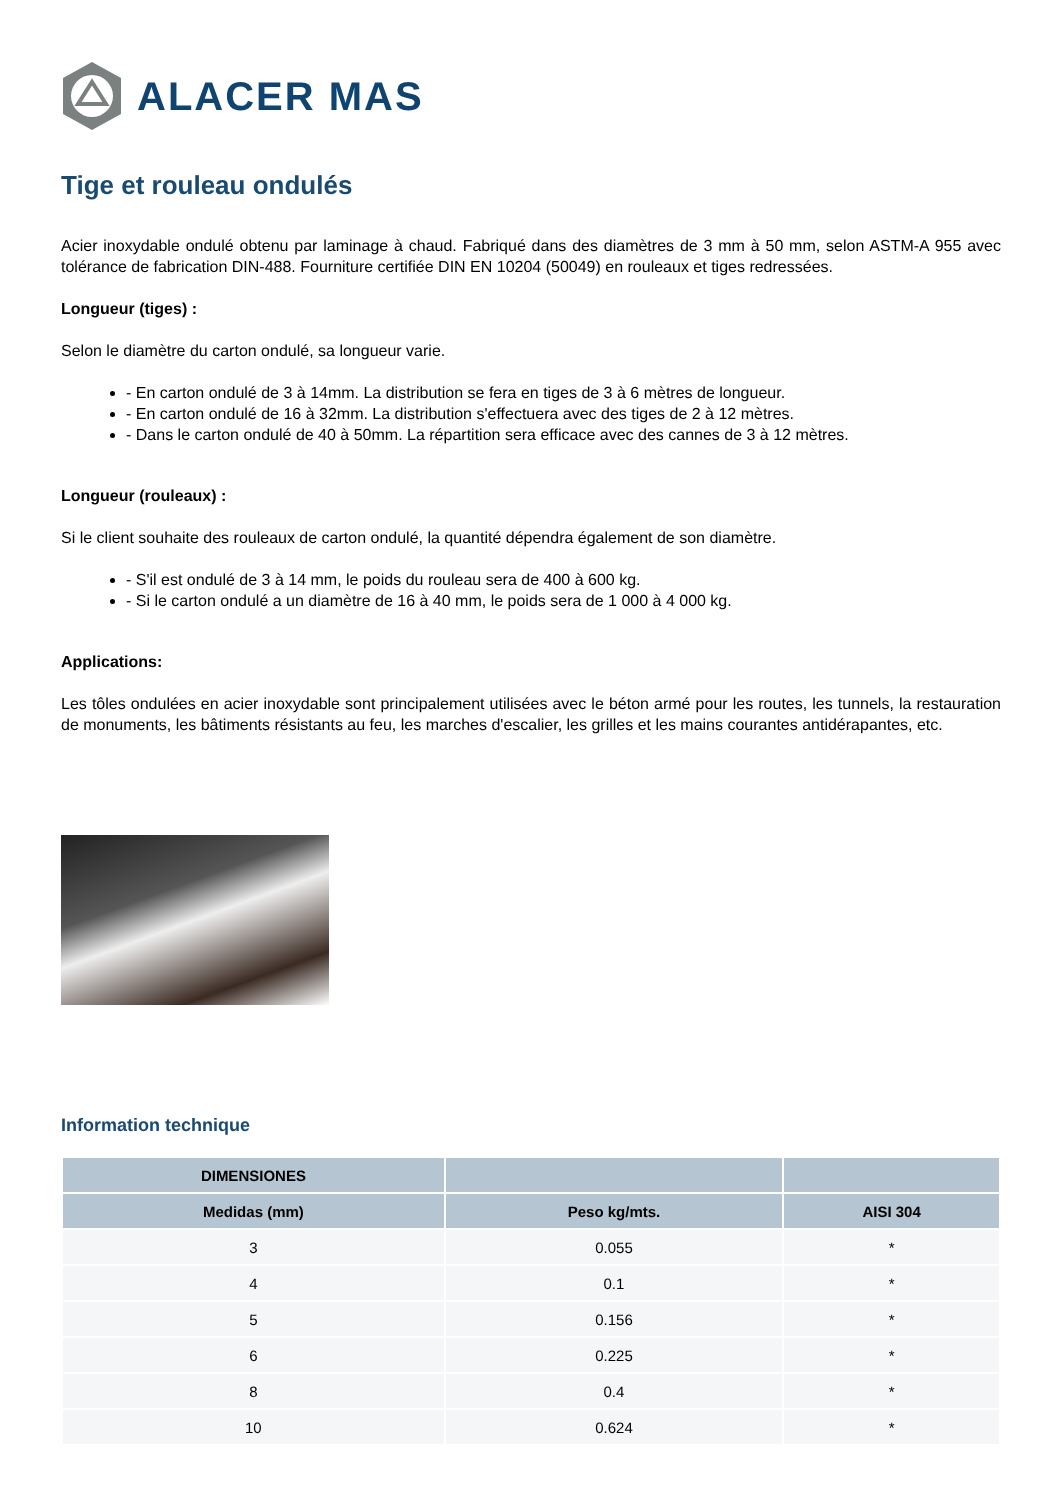ALACER MAS
Tige et rouleau ondulés
Acier inoxydable ondulé obtenu par laminage à chaud. Fabriqué dans des diamètres de 3 mm à 50 mm, selon ASTM-A 955 avec tolérance de fabrication DIN-488. Fourniture certifiée DIN EN 10204 (50049) en rouleaux et tiges redressées.
Longueur (tiges) :
Selon le diamètre du carton ondulé, sa longueur varie.
- En carton ondulé de 3 à 14mm. La distribution se fera en tiges de 3 à 6 mètres de longueur.
- En carton ondulé de 16 à 32mm. La distribution s'effectuera avec des tiges de 2 à 12 mètres.
- Dans le carton ondulé de 40 à 50mm. La répartition sera efficace avec des cannes de 3 à 12 mètres.
Longueur (rouleaux) :
Si le client souhaite des rouleaux de carton ondulé, la quantité dépendra également de son diamètre.
- S'il est ondulé de 3 à 14 mm, le poids du rouleau sera de 400 à 600 kg.
- Si le carton ondulé a un diamètre de 16 à 40 mm, le poids sera de 1 000 à 4 000 kg.
Applications:
Les tôles ondulées en acier inoxydable sont principalement utilisées avec le béton armé pour les routes, les tunnels, la restauration de monuments, les bâtiments résistants au feu, les marches d'escalier, les grilles et les mains courantes antidérapantes, etc.
Information technique
| DIMENSIONES | | |
| --- | --- | --- |
| Medidas (mm) | Peso kg/mts. | AISI 304 |
| 3 | 0.055 | * |
| 4 | 0.1 | * |
| 5 | 0.156 | * |
| 6 | 0.225 | * |
| 8 | 0.4 | * |
| 10 | 0.624 | * |